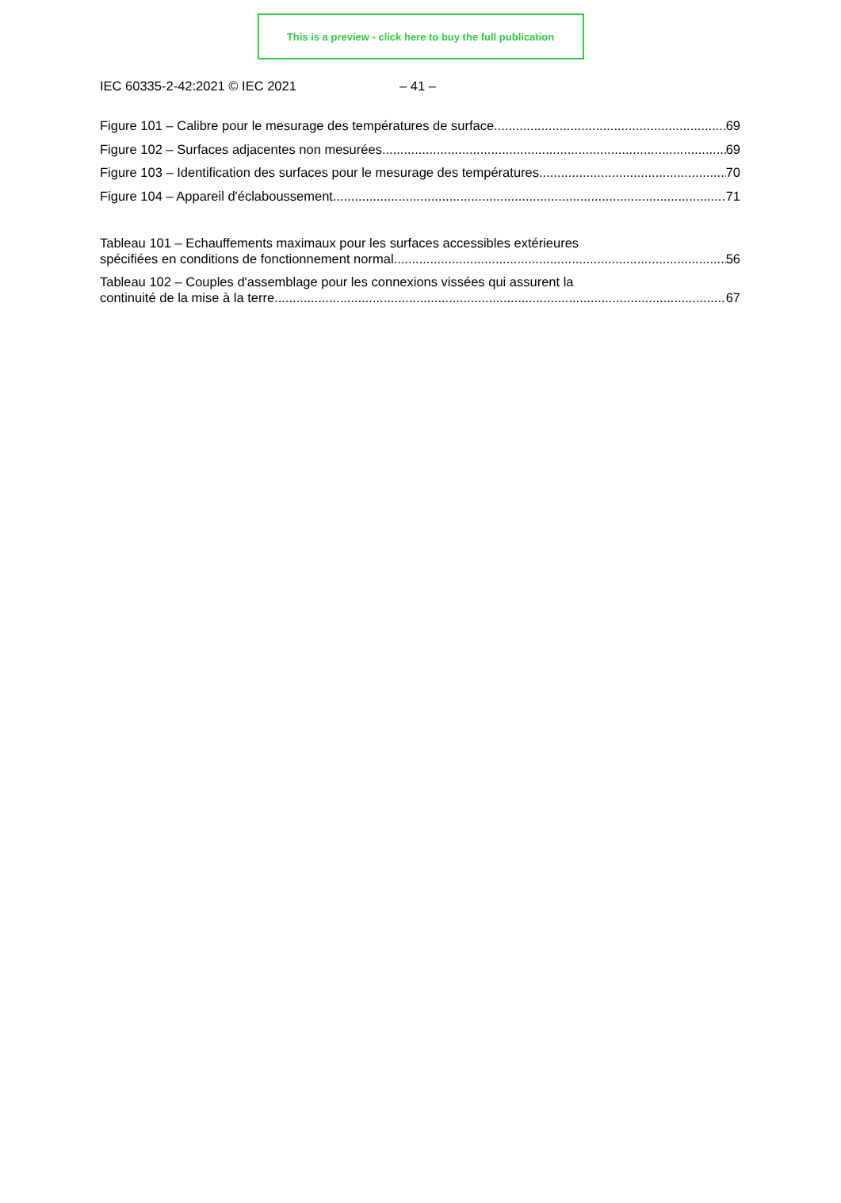This is a preview - click here to buy the full publication
IEC 60335-2-42:2021 © IEC 2021 – 41 –
Figure 101 – Calibre pour le mesurage des températures de surface 69
Figure 102 – Surfaces adjacentes non mesurées 69
Figure 103 – Identification des surfaces pour le mesurage des températures 70
Figure 104 – Appareil d'éclaboussement 71
Tableau 101 – Echauffements maximaux pour les surfaces accessibles extérieures
spécifiées en conditions de fonctionnement normal 56
Tableau 102 – Couples d'assemblage pour les connexions vissées qui assurent la
continuité de la mise à la terre 67